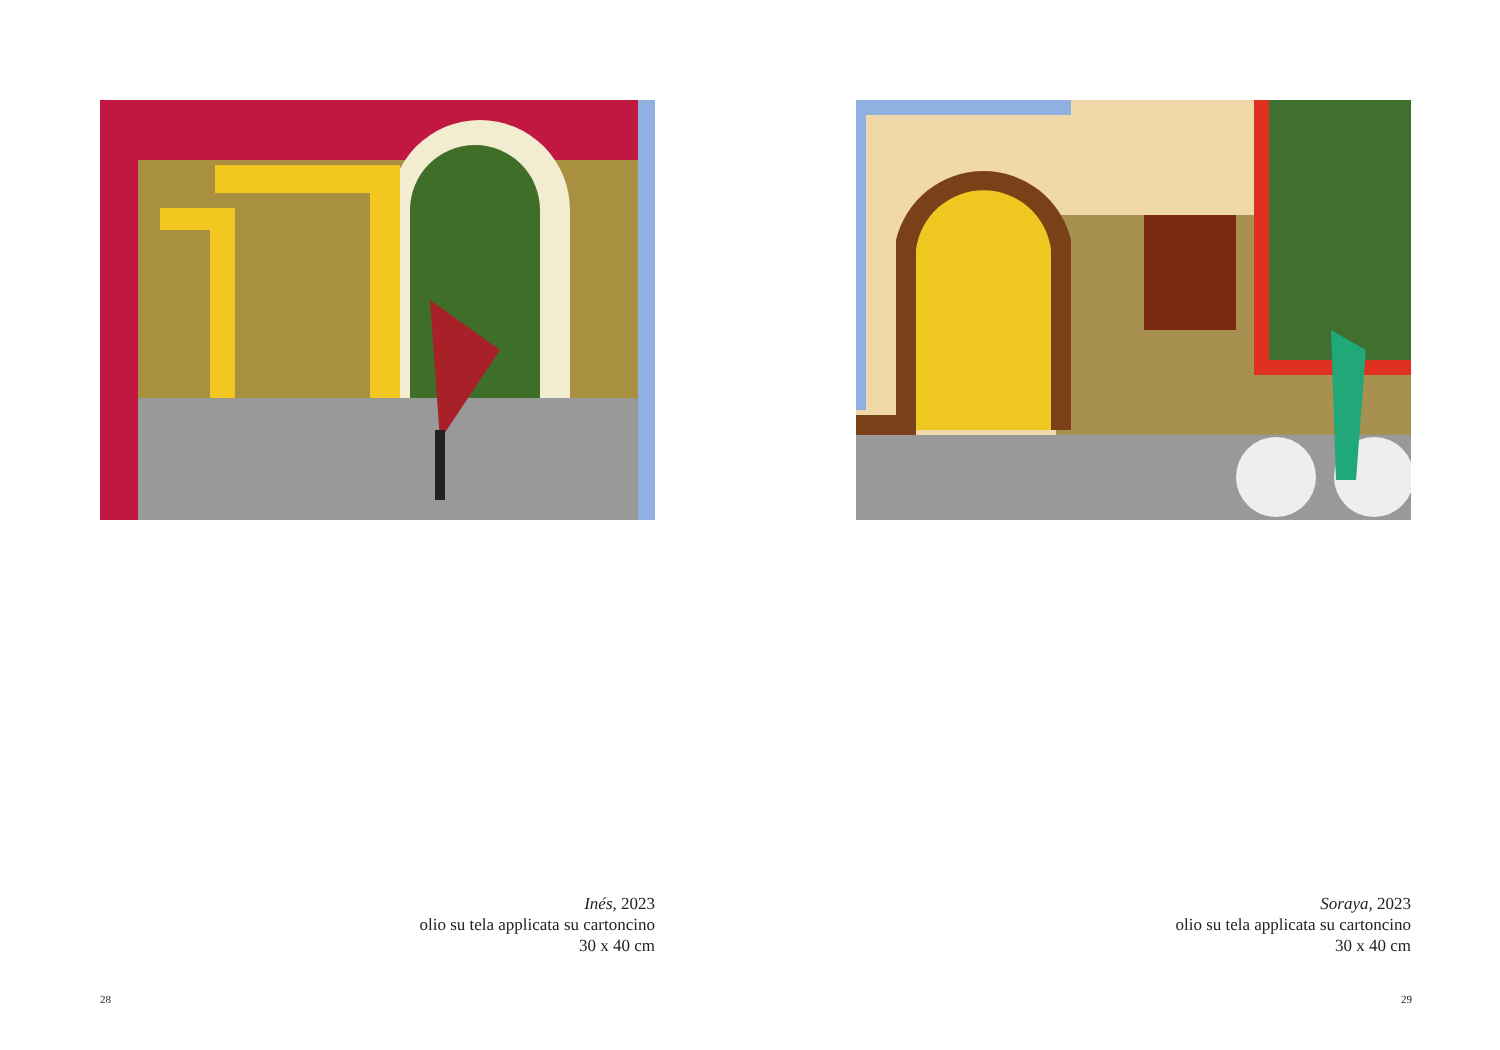Inés, 2023
olio su tela applicata su cartoncino
30 x 40 cm
28
Soraya, 2023
olio su tela applicata su cartoncino
30 x 40 cm
29